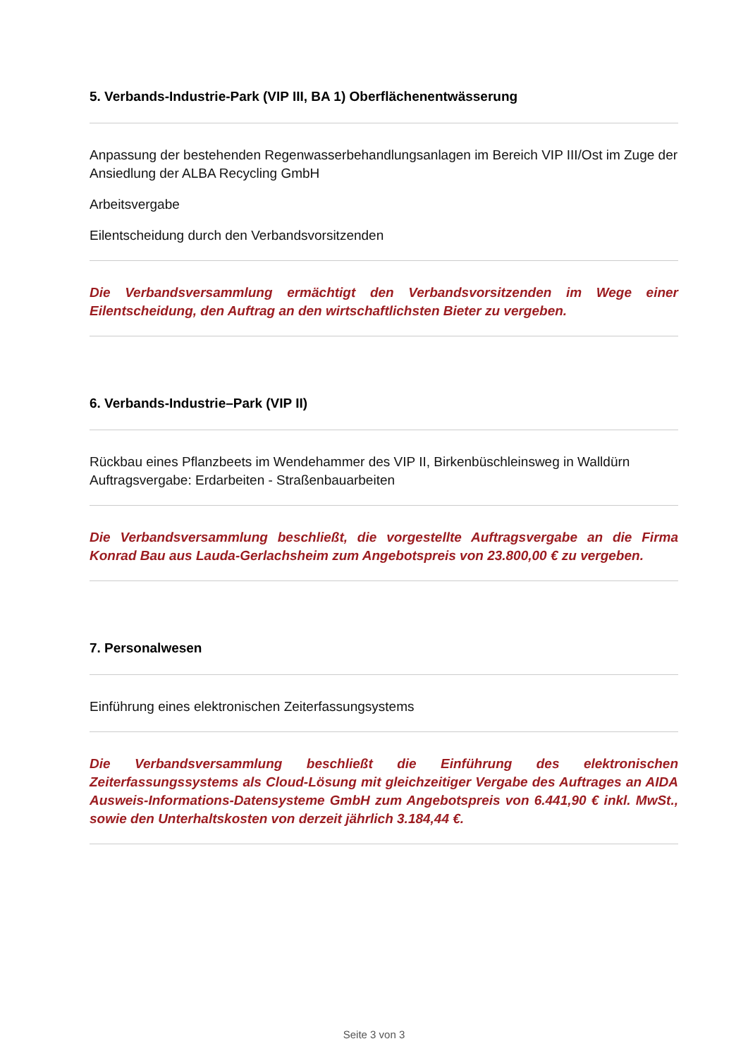5. Verbands-Industrie-Park (VIP III, BA 1) Oberflächenentwässerung
Anpassung der bestehenden Regenwasserbehandlungsanlagen im Bereich VIP III/Ost im Zuge der Ansiedlung der ALBA Recycling GmbH
Arbeitsvergabe
Eilentscheidung durch den Verbandsvorsitzenden
Die Verbandsversammlung ermächtigt den Verbandsvorsitzenden im Wege einer Eilentscheidung, den Auftrag an den wirtschaftlichsten Bieter zu vergeben.
6. Verbands-Industrie–Park (VIP II)
Rückbau eines Pflanzbeets im Wendehammer des VIP II, Birkenbüschleinsweg in Walldürn
Auftragsvergabe: Erdarbeiten - Straßenbauarbeiten
Die Verbandsversammlung beschließt, die vorgestellte Auftragsvergabe an die Firma Konrad Bau aus Lauda-Gerlachsheim zum Angebotspreis von 23.800,00 € zu vergeben.
7. Personalwesen
Einführung eines elektronischen Zeiterfassungsystems
Die Verbandsversammlung beschließt die Einführung des elektronischen Zeiterfassungssystems als Cloud-Lösung mit gleichzeitiger Vergabe des Auftrages an AIDA Ausweis-Informations-Datensysteme GmbH zum Angebotspreis von 6.441,90 € inkl. MwSt., sowie den Unterhaltskosten von derzeit jährlich 3.184,44 €.
Seite 3 von 3